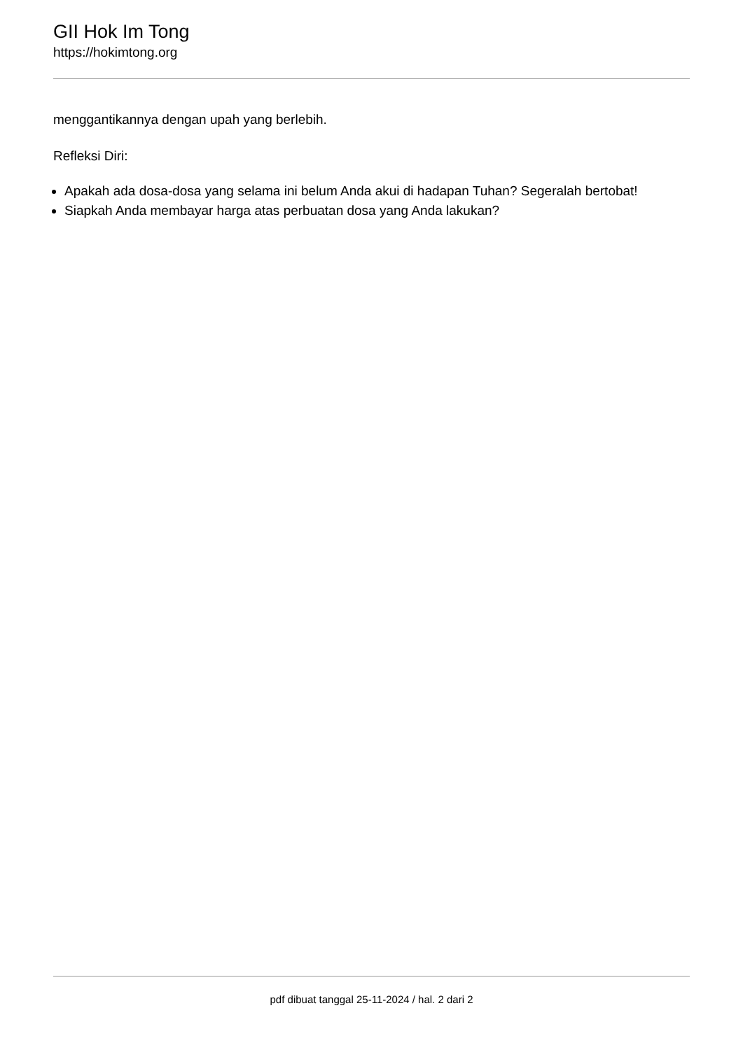GII Hok Im Tong
https://hokimtong.org
menggantikannya dengan upah yang berlebih.
Refleksi Diri:
Apakah ada dosa-dosa yang selama ini belum Anda akui di hadapan Tuhan? Segeralah bertobat!
Siapkah Anda membayar harga atas perbuatan dosa yang Anda lakukan?
pdf dibuat tanggal 25-11-2024 / hal. 2 dari 2